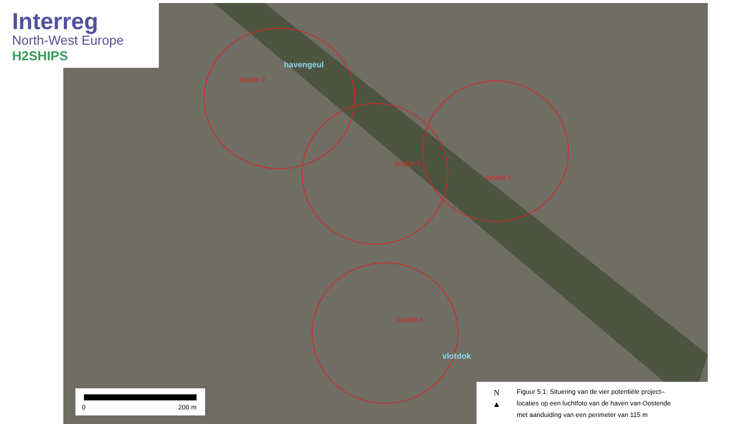Interreg
North-West Europe
H2SHIPS
havengeul
locatie 2
locatie 3
locatie 1
locatie 4
vlotdok
0 200 m
N
▲
Figuur 5.1: Situering van de vier potentiële project–
locaties op een luchtfoto van de haven van Oostende
met aanduiding van een perimeter van 115 m